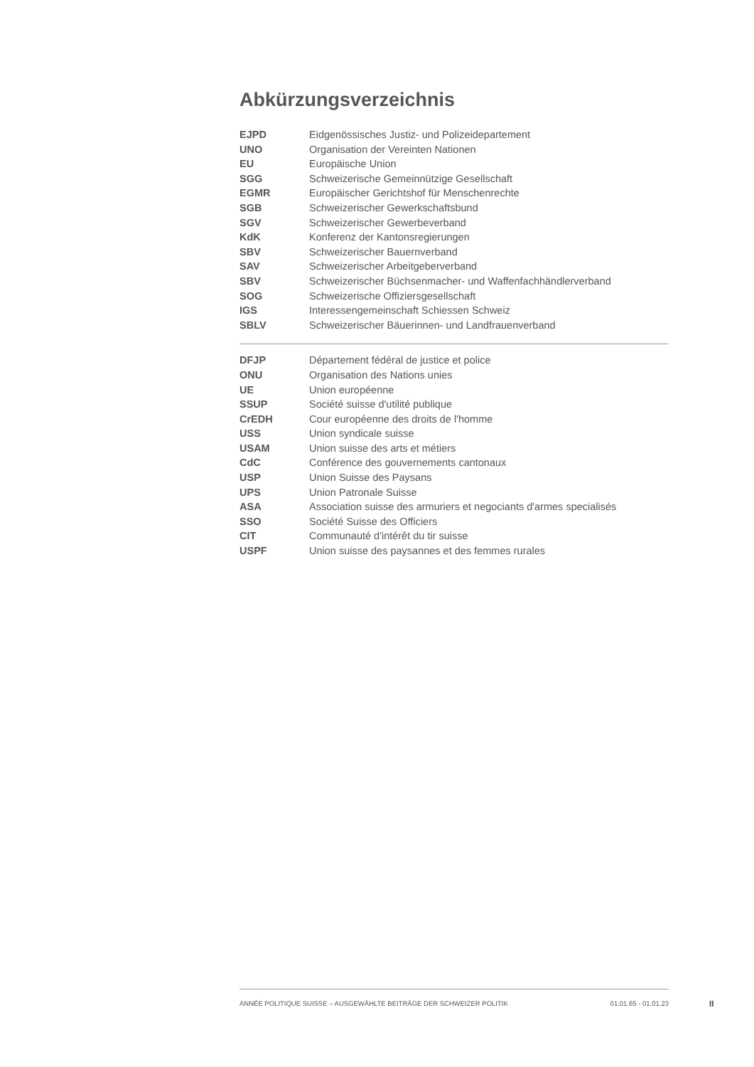Abkürzungsverzeichnis
| EJPD | Eidgenössisches Justiz- und Polizeidepartement |
| UNO | Organisation der Vereinten Nationen |
| EU | Europäische Union |
| SGG | Schweizerische Gemeinnützige Gesellschaft |
| EGMR | Europäischer Gerichtshof für Menschenrechte |
| SGB | Schweizerischer Gewerkschaftsbund |
| SGV | Schweizerischer Gewerbeverband |
| KdK | Konferenz der Kantonsregierungen |
| SBV | Schweizerischer Bauernverband |
| SAV | Schweizerischer Arbeitgeberverband |
| SBV | Schweizerischer Büchsenmacher- und Waffenfachhändlerverband |
| SOG | Schweizerische Offiziersgesellschaft |
| IGS | Interessengemeinschaft Schiessen Schweiz |
| SBLV | Schweizerischer Bäuerinnen- und Landfrauenverband |
| DFJP | Département fédéral de justice et police |
| ONU | Organisation des Nations unies |
| UE | Union européenne |
| SSUP | Société suisse d'utilité publique |
| CrEDH | Cour européenne des droits de l'homme |
| USS | Union syndicale suisse |
| USAM | Union suisse des arts et métiers |
| CdC | Conférence des gouvernements cantonaux |
| USP | Union Suisse des Paysans |
| UPS | Union Patronale Suisse |
| ASA | Association suisse des armuriers et negociants d'armes specialisés |
| SSO | Société Suisse des Officiers |
| CIT | Communauté d'intérêt du tir suisse |
| USPF | Union suisse des paysannes et des femmes rurales |
ANNÉE POLITIQUE SUISSE – AUSGEWÄHLTE BEITRÄGE DER SCHWEIZER POLITIK 01.01.65 - 01.01.23
II